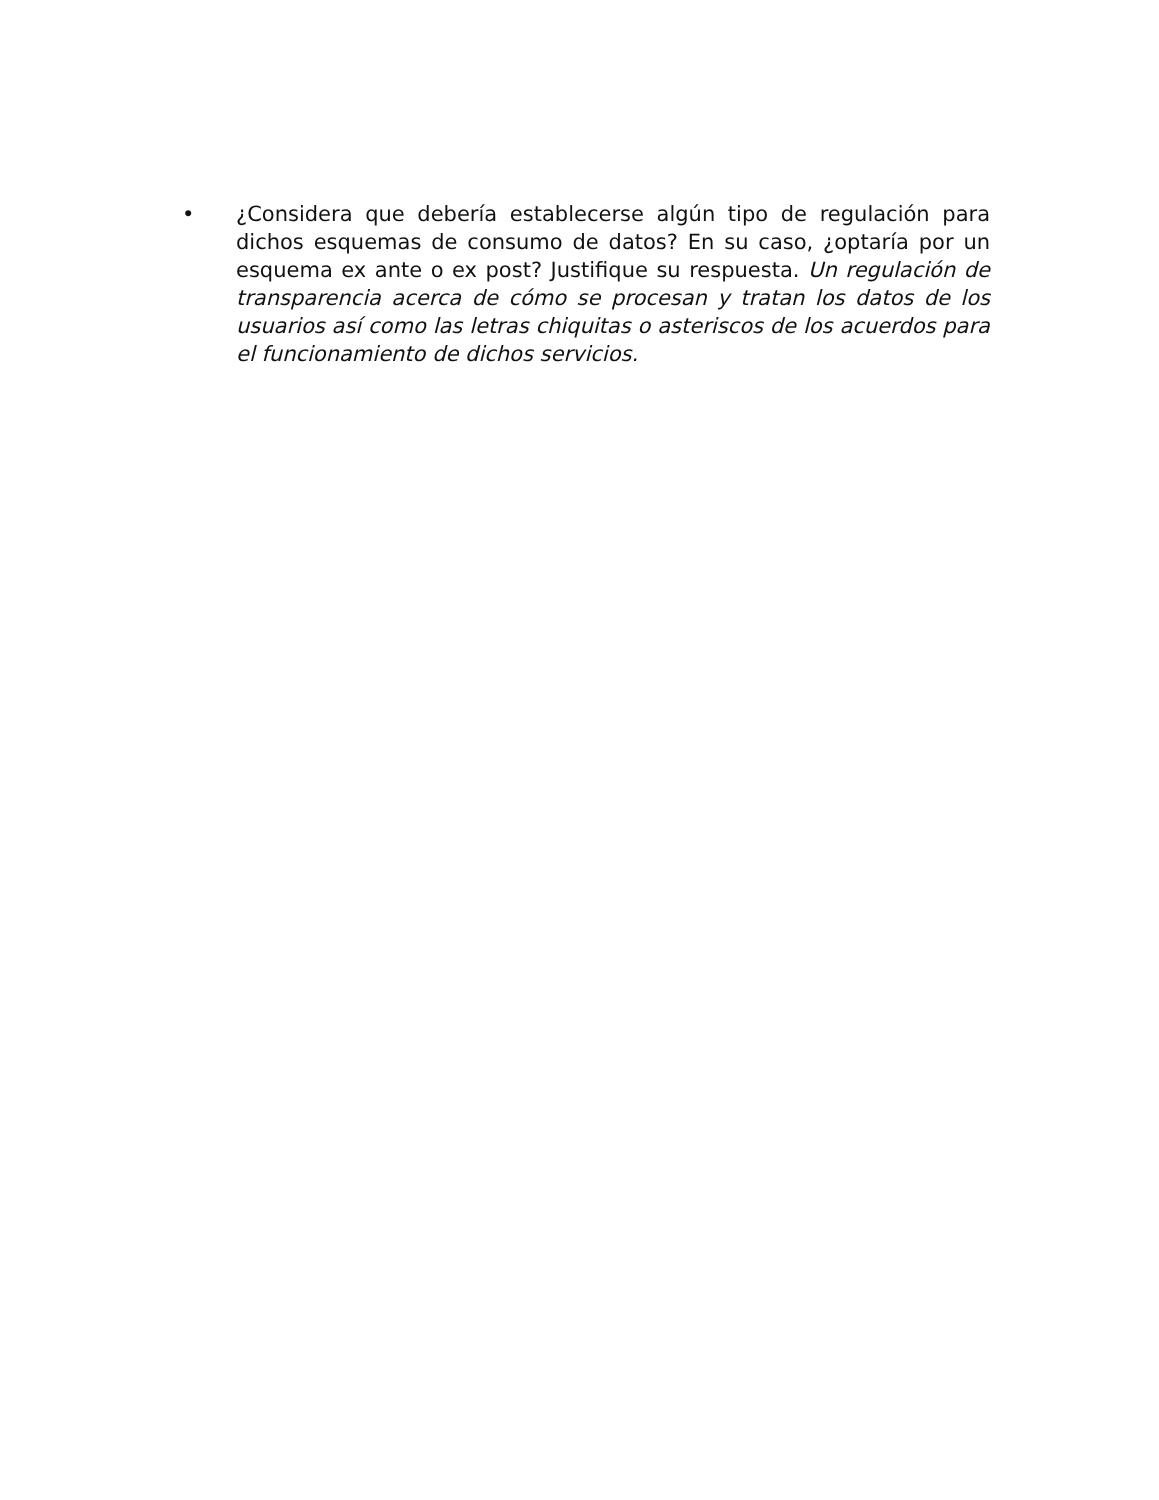• ¿Considera que debería establecerse algún tipo de regulación para dichos esquemas de consumo de datos? En su caso, ¿optaría por un esquema ex ante o ex post? Justifique su respuesta. Un regulación de transparencia acerca de cómo se procesan y tratan los datos de los usuarios así como las letras chiquitas o asteriscos de los acuerdos para el funcionamiento de dichos servicios.